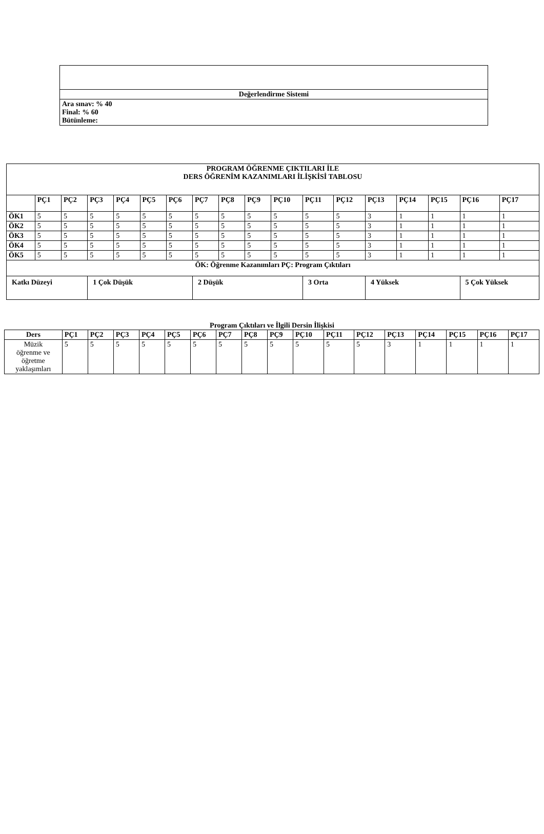| Değerlendirme Sistemi |
| Ara sınav: % 40 Final: % 60 Bütünleme: |
| PROGRAM ÖĞRENME ÇIKTILARI İLE DERS ÖĞRENİM KAZANIMLARI İLİŞKİSİ TABLOSU | | | | | | | | | | | | | | | | | |
| | PÇ1 | PÇ2 | PÇ3 | PÇ4 | PÇ5 | PÇ6 | PÇ7 | PÇ8 | PÇ9 | PÇ10 | PÇ11 | PÇ12 | PÇ13 | PÇ14 | PÇ15 | PÇ16 | PÇ17 |
| ÖK1 | 5 | 5 | 5 | 5 | 5 | 5 | 5 | 5 | 5 | 5 | 5 | 5 | 3 | 1 | 1 | 1 | 1 |
| ÖK2 | 5 | 5 | 5 | 5 | 5 | 5 | 5 | 5 | 5 | 5 | 5 | 5 | 3 | 1 | 1 | 1 | 1 |
| ÖK3 | 5 | 5 | 5 | 5 | 5 | 5 | 5 | 5 | 5 | 5 | 5 | 5 | 3 | 1 | 1 | 1 | 1 |
| ÖK4 | 5 | 5 | 5 | 5 | 5 | 5 | 5 | 5 | 5 | 5 | 5 | 5 | 3 | 1 | 1 | 1 | 1 |
| ÖK5 | 5 | 5 | 5 | 5 | 5 | 5 | 5 | 5 | 5 | 5 | 5 | 5 | 3 | 1 | 1 | 1 | 1 |
| ÖK: Öğrenme Kazanımları PÇ: Program Çıktıları | | | | | | | | | | | | | | | | | |
| Katkı Düzeyi | | | 1 Çok Düşük | | | | 2 Düşük | | | | 3 Orta | | 4 Yüksek | | | 5 Çok Yüksek | |
Program Çıktıları ve İlgili Dersin İlişkisi
| Ders | PÇ1 | PÇ2 | PÇ3 | PÇ4 | PÇ5 | PÇ6 | PÇ7 | PÇ8 | PÇ9 | PÇ10 | PÇ11 | PÇ12 | PÇ13 | PÇ14 | PÇ15 | PÇ16 | PÇ17 |
| --- | --- | --- | --- | --- | --- | --- | --- | --- | --- | --- | --- | --- | --- | --- | --- | --- | --- |
| Müzik öğrenme ve öğretme yaklaşımları | 5 | 5 | 5 | 5 | 5 | 5 | 5 | 5 | 5 | 5 | 5 | 5 | 3 | 1 | 1 | 1 | 1 |